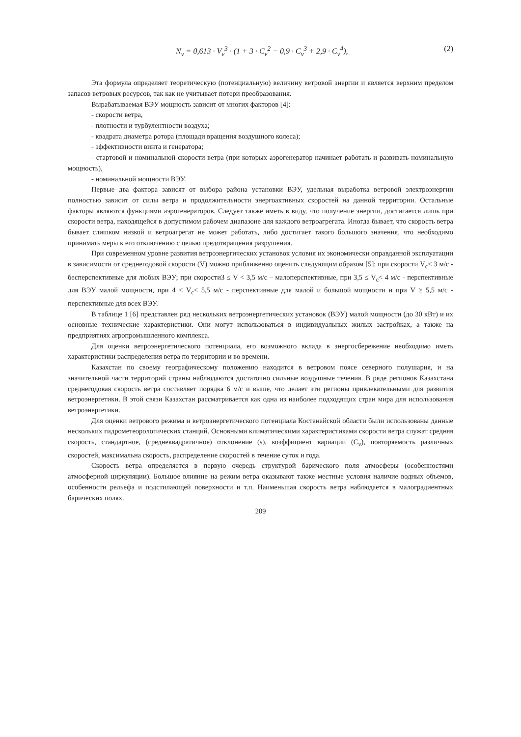N<sub>v</sub> = 0,613 · V<sub>v</sub><sup>3</sup> · (1 + 3 · C<sub>v</sub><sup>2</sup> − 0,9 · C<sub>v</sub><sup>3</sup> + 2,9 · C<sub>v</sub><sup>4</sup>), (2)
Эта формула определяет теоретическую (потенциальную) величину ветровой энергии и является верхним пределом запасов ветровых ресурсов, так как не учитывает потери преобразования.
Вырабатываемая ВЭУ мощность зависит от многих факторов [4]:
- скорости ветра,
- плотности и турбулентности воздуха;
- квадрата диаметра ротора (площади вращения воздушного колеса);
- эффективности винта и генератора;
- стартовой и номинальной скорости ветра (при которых аэрогенератор начинает работать и развивать номинальную мощность),
- номинальной мощности ВЭУ.
Первые два фактора зависят от выбора района установки ВЭУ, удельная выработка ветровой электроэнергии полностью зависит от силы ветра и продолжительности энергоактивных скоростей на данной территории. Остальные факторы являются функциями аэрогенераторов. Следует также иметь в виду, что получение энергии, достигается лишь при скорости ветра, находящейся в допустимом рабочем диапазоне для каждого ветроагрегата. Иногда бывает, что скорость ветра бывает слишком низкой и ветроагрегат не может работать, либо достигает такого большого значения, что необходимо принимать меры к его отключению с целью предотвращения разрушения.
При современном уровне развития ветроэнергических установок условия их экономически оправданной эксплуатации в зависимости от среднегодовой скорости (V) можно приближенно оценить следующим образом [5]: при скорости V<sub>c</sub>< 3 м/с - бесперспективные для любых ВЭУ; при скорости3 ≤ V < 3,5 м/с – малоперспективные, при 3,5 ≤ V<sub>c</sub>< 4 м/с - перспективные для ВЭУ малой мощности, при 4 < V<sub>c</sub>< 5,5 м/с - перспективные для малой и большой мощности и при V ≥ 5,5 м/с - перспективные для всех ВЭУ.
В таблице 1 [6] представлен ряд нескольких ветроэнергетических установок (ВЭУ) малой мощности (до 30 кВт) и их основные технические характеристики. Они могут использоваться в индивидуальных жилых застройках, а также на предприятиях агропромышленного комплекса.
Для оценки ветроэнергетического потенциала, его возможного вклада в энергосбережение необходимо иметь характеристики распределения ветра по территории и во времени.
Казахстан по своему географическому положению находится в ветровом поясе северного полушария, и на значительной части территорий страны наблюдаются достаточно сильные воздушные течения. В ряде регионов Казахстана среднегодовая скорость ветра составляет порядка 6 м/с и выше, что делает эти регионы привлекательными для развития ветроэнергетики. В этой связи Казахстан рассматривается как одна из наиболее подходящих стран мира для использования ветроэнергетики.
Для оценки ветрового режима и ветроэнергетического потенциала Костанайской области были использованы данные нескольких гидрометеорологических станций. Основными климатическими характеристиками скорости ветра служат средняя скорость, стандартное, (среднеквадратичное) отклонение (s), коэффициент вариации (C<sub>v</sub>), повторяемость различных скоростей, максимальна скорость, распределение скоростей в течение суток и года.
Скорость ветра определяется в первую очередь структурой барического поля атмосферы (особенностями атмосферной циркуляции). Большое влияние на режим ветра оказывают также местные условия наличие водных объемов, особенности рельефа и подстилающей поверхности и т.п. Наименьшая скорость ветра наблюдается в малоградиентных барических полях.
209